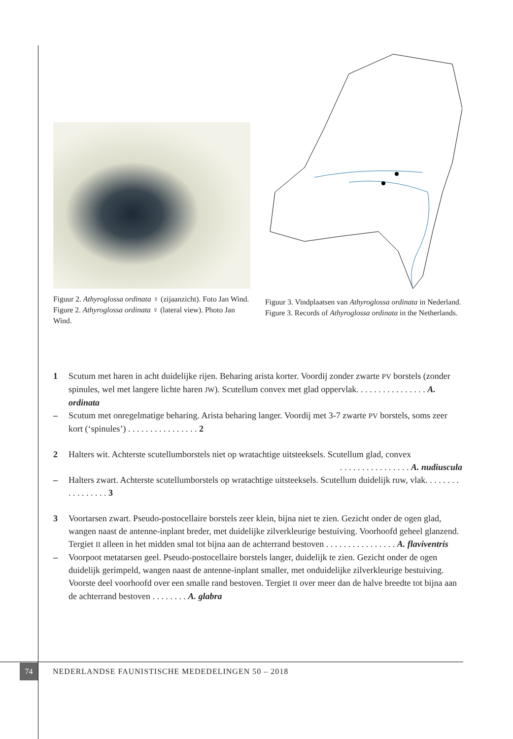Figuur 2. Athyroglossa ordinata ♀ (zijaanzicht). Foto Jan Wind.
Figure 2. Athyroglossa ordinata ♀ (lateral view). Photo Jan Wind.
Figuur 3. Vindplaatsen van Athyroglossa ordinata in Nederland.
Figure 3. Records of Athyroglossa ordinata in the Netherlands.
1 Scutum met haren in acht duidelijke rijen. Beharing arista korter. Voordij zonder zwarte PV borstels (zonder spinules, wel met langere lichte haren JW). Scutellum convex met glad oppervlak. . . . . . . . . . . . . . . . A. ordinata
– Scutum met onregelmatige beharing. Arista beharing langer. Voordij met 3-7 zwarte PV borstels, soms zeer kort (‘spinules’) . . . . . . . . . . . . . . . . 2
2 Halters wit. Achterste scutellumborstels niet op wratachtige uitsteeksels. Scutellum glad, convex
. . . . . . . . . . . . . . . . A. nudiuscula
– Halters zwart. Achterste scutellumborstels op wratachtige uitsteeksels. Scutellum duidelijk ruw, vlak. . . . . . . . . . . . . . . . . 3
3 Voortarsen zwart. Pseudo-postocellaire borstels zeer klein, bijna niet te zien. Gezicht onder de ogen glad, wangen naast de antenne-inplant breder, met duidelijke zilverkleurige bestuiving. Voorhoofd geheel glanzend. Tergiet II alleen in het midden smal tot bijna aan de achterrand bestoven . . . . . . . . . . . . . . . . A. flaviventris
– Voorpoot metatarsen geel. Pseudo-postocellaire borstels langer, duidelijk te zien. Gezicht onder de ogen duidelijk gerimpeld, wangen naast de antenne-inplant smaller, met onduidelijke zilverkleurige bestuiving. Voorste deel voorhoofd over een smalle rand bestoven. Tergiet II over meer dan de halve breedte tot bijna aan de achterrand bestoven . . . . . . . . A. glabra
74
NEDERLANDSE FAUNISTISCHE MEDEDELINGEN 50 – 2018